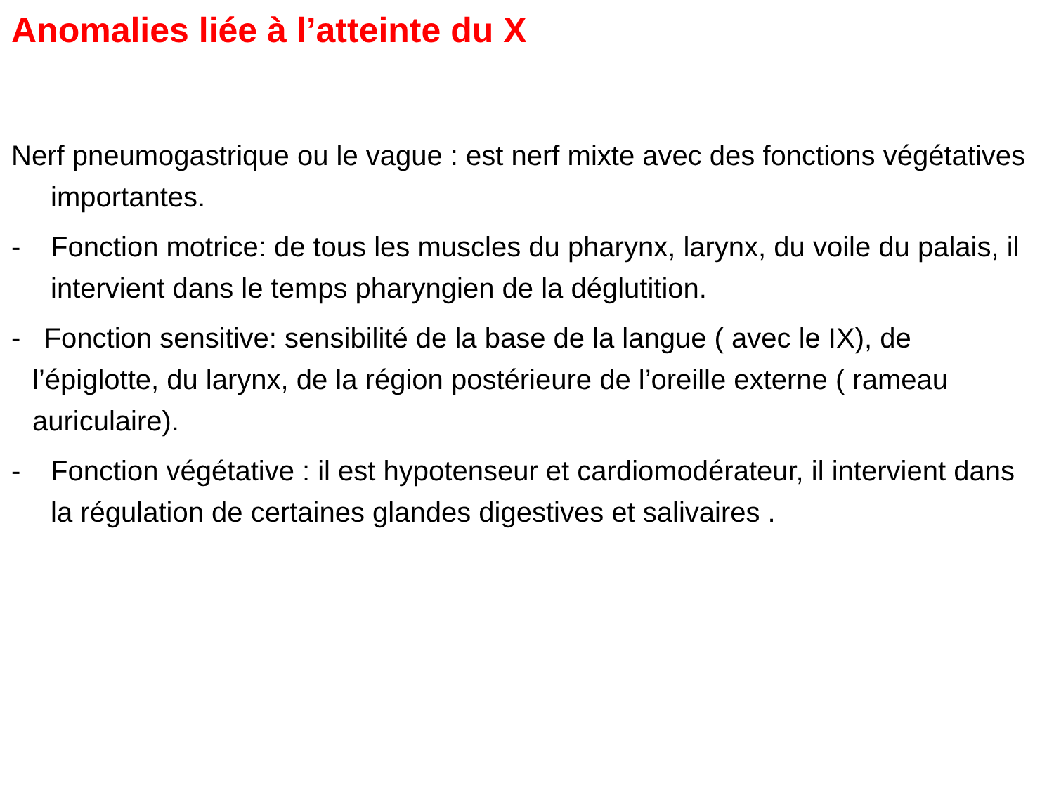Anomalies liée à l’atteinte du X
Nerf pneumogastrique ou le vague : est nerf mixte avec des fonctions végétatives importantes.
- Fonction motrice: de tous les muscles du pharynx, larynx, du voile du palais, il intervient dans le temps pharyngien de la déglutition.
- Fonction sensitive: sensibilité de la base de la langue ( avec le IX), de l’épiglotte, du larynx, de la région postérieure de l’oreille externe ( rameau auriculaire).
- Fonction végétative : il est hypotenseur et cardiomodérateur, il intervient dans la régulation de certaines glandes digestives et salivaires .